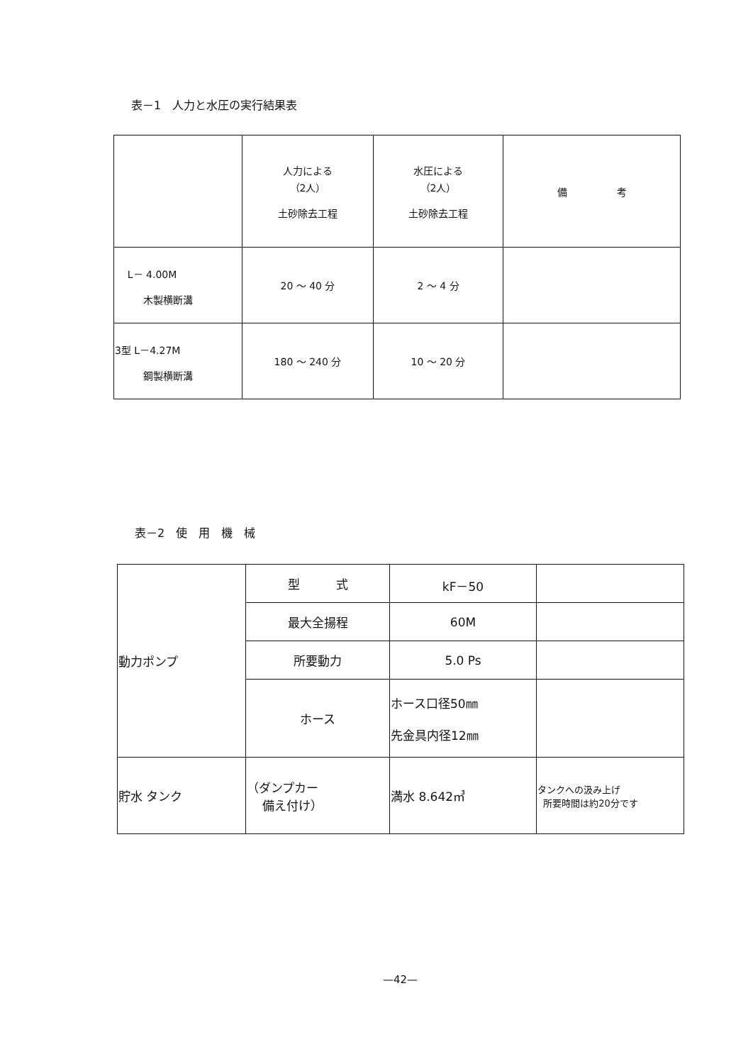表－1　人力と水圧の実行結果表
| | 人力による （2人） 土砂除去工程 | 水圧による （2人） 土砂除去工程 | 備 考 |
| L－ 4.00M 木製横断溝 | 20 ～ 40 分 | 2 ～ 4 分 | |
| 3型 L－4.27M 鋼製横断溝 | 180 ～ 240 分 | 10 ～ 20 分 | |
表－2　使　用　機　械
| 動力ポンプ | 型 式 | kF－50 | |
| | 最大全揚程 | 60M | |
| | 所要動力 | 5.0 Ps | |
| | ホース | ホース口径50㎜ 先金具内径12㎜ | |
| 貯水 タンク | （ダンプカー 備え付け） | 満水 8.642㎥ | タンクへの汲み上げ 所要時間は約20分です |
—42—